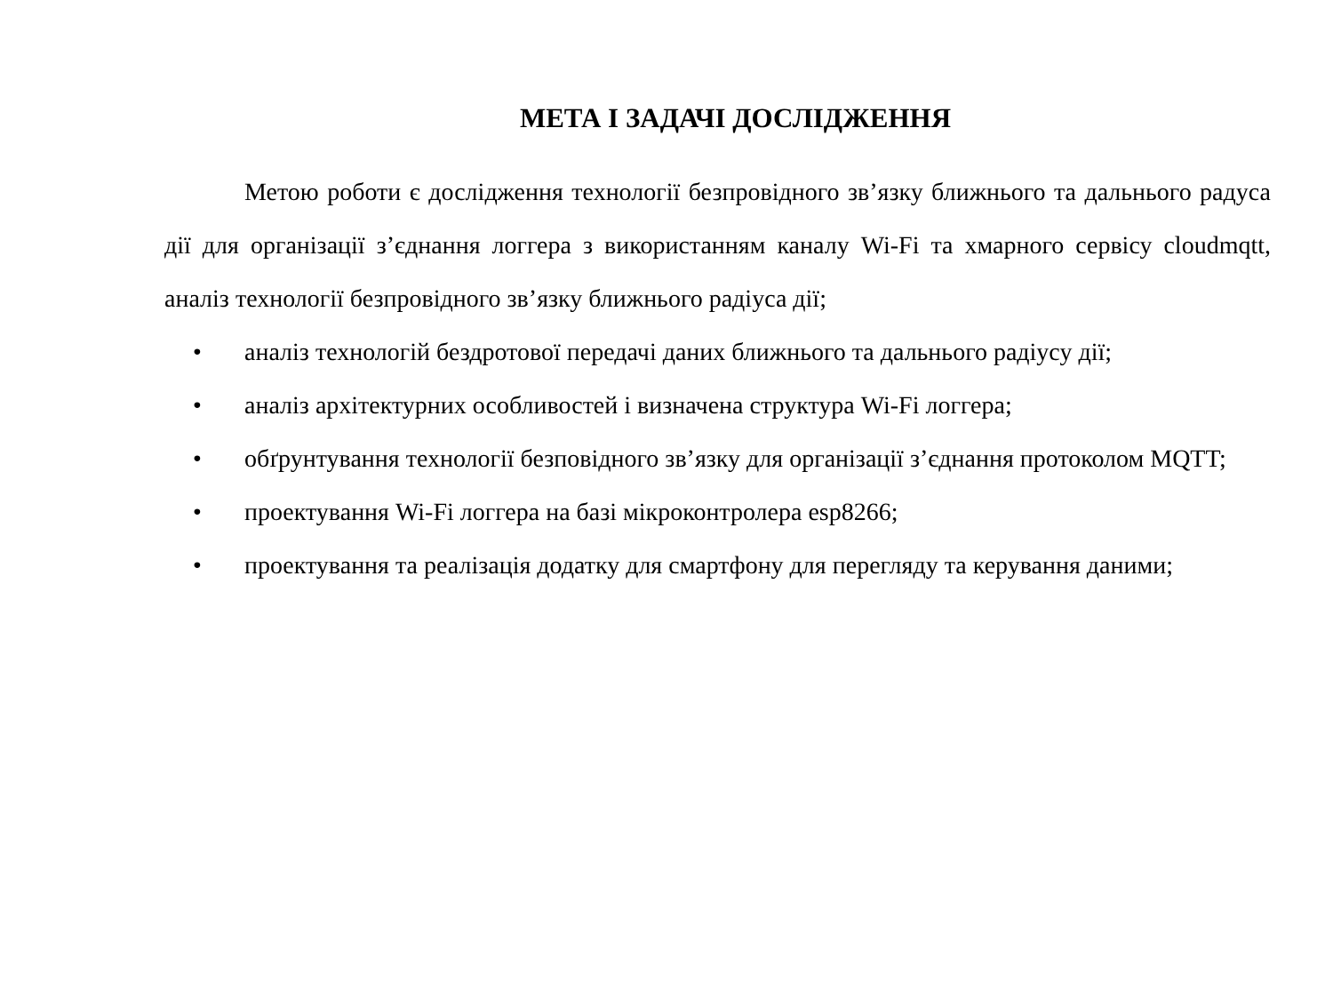МЕТА І ЗАДАЧІ ДОСЛІДЖЕННЯ
Метою роботи є дослідження технології безпровідного зв’язку ближнього та дальнього радуса дії для організації з’єднання логгера з використанням каналу Wi-Fi та хмарного сервісу cloudmqtt, аналіз технології безпровідного зв’язку ближнього радіуса дії;
• аналіз технологій бездротової передачі даних ближнього та дальнього радіусу дії;
• аналіз архітектурних особливостей і визначена структура Wi-Fi логгера;
• обґрунтування технології безповідного зв’язку для організації з’єднання протоколом MQTT;
• проектування Wi-Fi логгера на базі мікроконтролера esp8266;
• проектування та реалізація додатку для смартфону для перегляду та керування даними;